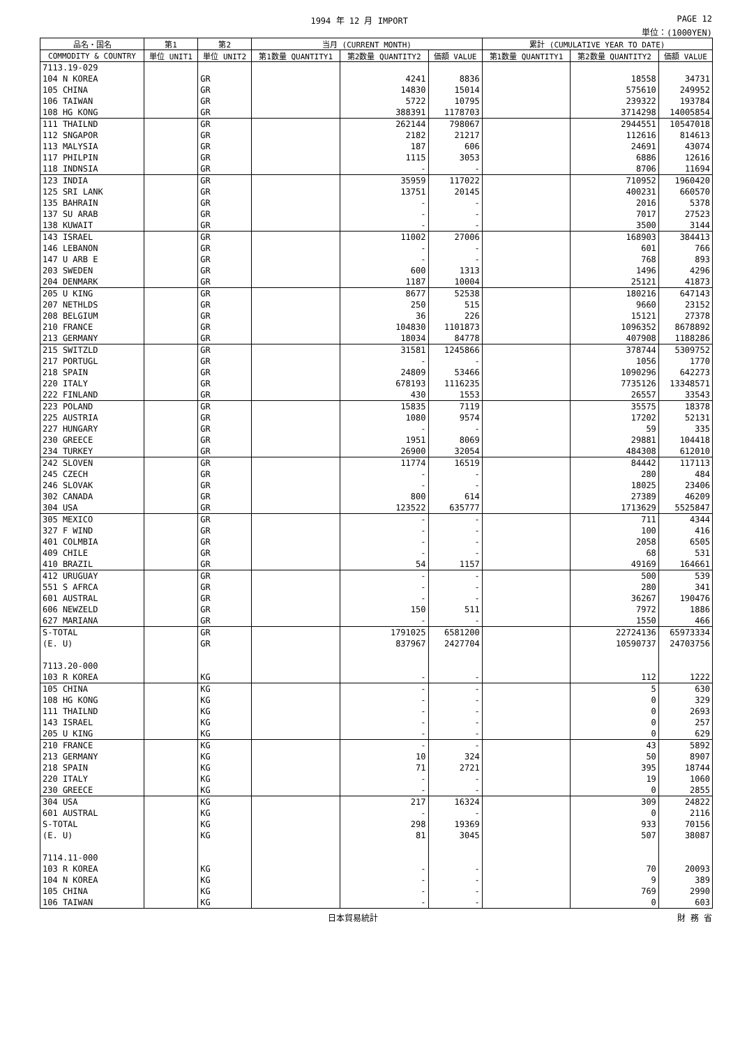1994 年 12 月 IMPORT PAGE 12
単位：(1000YEN)
| 品名・国名 | 第1 | 第2 | 当月 (CURRENT MONTH) | | | 累計 (CUMULATIVE YEAR TO DATE) | | |
| --- | --- | --- | --- | --- | --- | --- | --- | --- |
| COMMODITY & COUNTRY | 単位 UNIT1 | 単位 UNIT2 | 第1数量 QUANTITY1 | 第2数量 QUANTITY2 | 価額 VALUE | 第1数量 QUANTITY1 | 第2数量 QUANTITY2 | 価額 VALUE |
| 7113.19-029 | | | | | | | | |
| 104 N KOREA | | GR | | 4241 | 8836 | | 18558 | 34731 |
| 105 CHINA | | GR | | 14830 | 15014 | | 575610 | 249952 |
| 106 TAIWAN | | GR | | 5722 | 10795 | | 239322 | 193784 |
| 108 HG KONG | | GR | | 388391 | 1178703 | | 3714298 | 14005854 |
| 111 THAILND | | GR | | 262144 | 798067 | | 2944551 | 10547018 |
| 112 SNGAPOR | | GR | | 2182 | 21217 | | 112616 | 814613 |
| 113 MALYSIA | | GR | | 187 | 606 | | 24691 | 43074 |
| 117 PHILPIN | | GR | | 1115 | 3053 | | 6886 | 12616 |
| 118 INDNSIA | | GR | | - | - | | 8706 | 11694 |
| 123 INDIA | | GR | | 35959 | 117022 | | 710952 | 1960420 |
| 125 SRI LANK | | GR | | 13751 | 20145 | | 400231 | 660570 |
| 135 BAHRAIN | | GR | | - | - | | 2016 | 5378 |
| 137 SU ARAB | | GR | | - | - | | 7017 | 27523 |
| 138 KUWAIT | | GR | | - | - | | 3500 | 3144 |
| 143 ISRAEL | | GR | | 11002 | 27006 | | 168903 | 384413 |
| 146 LEBANON | | GR | | - | - | | 601 | 766 |
| 147 U ARB E | | GR | | - | - | | 768 | 893 |
| 203 SWEDEN | | GR | | 600 | 1313 | | 1496 | 4296 |
| 204 DENMARK | | GR | | 1187 | 10004 | | 25121 | 41873 |
| 205 U KING | | GR | | 8677 | 52538 | | 180216 | 647143 |
| 207 NETHLDS | | GR | | 250 | 515 | | 9660 | 23152 |
| 208 BELGIUM | | GR | | 36 | 226 | | 15121 | 27378 |
| 210 FRANCE | | GR | | 104830 | 1101873 | | 1096352 | 8678892 |
| 213 GERMANY | | GR | | 18034 | 84778 | | 407908 | 1188286 |
| 215 SWITZLD | | GR | | 31581 | 1245866 | | 378744 | 5309752 |
| 217 PORTUGL | | GR | | - | - | | 1056 | 1770 |
| 218 SPAIN | | GR | | 24809 | 53466 | | 1090296 | 642273 |
| 220 ITALY | | GR | | 678193 | 1116235 | | 7735126 | 13348571 |
| 222 FINLAND | | GR | | 430 | 1553 | | 26557 | 33543 |
| 223 POLAND | | GR | | 15835 | 7119 | | 35575 | 18378 |
| 225 AUSTRIA | | GR | | 1080 | 9574 | | 17202 | 52131 |
| 227 HUNGARY | | GR | | - | - | | 59 | 335 |
| 230 GREECE | | GR | | 1951 | 8069 | | 29881 | 104418 |
| 234 TURKEY | | GR | | 26900 | 32054 | | 484308 | 612010 |
| 242 SLOVEN | | GR | | 11774 | 16519 | | 84442 | 117113 |
| 245 CZECH | | GR | | - | - | | 280 | 484 |
| 246 SLOVAK | | GR | | - | - | | 18025 | 23406 |
| 302 CANADA | | GR | | 800 | 614 | | 27389 | 46209 |
| 304 USA | | GR | | 123522 | 635777 | | 1713629 | 5525847 |
| 305 MEXICO | | GR | | - | - | | 711 | 4344 |
| 327 F WIND | | GR | | - | - | | 100 | 416 |
| 401 COLMBIA | | GR | | - | - | | 2058 | 6505 |
| 409 CHILE | | GR | | - | - | | 68 | 531 |
| 410 BRAZIL | | GR | | 54 | 1157 | | 49169 | 164661 |
| 412 URUGUAY | | GR | | - | - | | 500 | 539 |
| 551 S AFRCA | | GR | | - | - | | 280 | 341 |
| 601 AUSTRAL | | GR | | - | - | | 36267 | 190476 |
| 606 NEWZELD | | GR | | 150 | 511 | | 7972 | 1886 |
| 627 MARIANA | | GR | | - | - | | 1550 | 466 |
| S-TOTAL | | GR | | 1791025 | 6581200 | | 22724136 | 65973334 |
| (E. U) | | GR | | 837967 | 2427704 | | 10590737 | 24703756 |
| 7113.20-000 | | | | | | | | |
| 103 R KOREA | | KG | | - | - | | 112 | 1222 |
| 105 CHINA | | KG | | - | - | | 5 | 630 |
| 108 HG KONG | | KG | | - | - | | 0 | 329 |
| 111 THAILND | | KG | | - | - | | 0 | 2693 |
| 143 ISRAEL | | KG | | - | - | | 0 | 257 |
| 205 U KING | | KG | | - | - | | 0 | 629 |
| 210 FRANCE | | KG | | - | - | | 43 | 5892 |
| 213 GERMANY | | KG | | 10 | 324 | | 50 | 8907 |
| 218 SPAIN | | KG | | 71 | 2721 | | 395 | 18744 |
| 220 ITALY | | KG | | - | - | | 19 | 1060 |
| 230 GREECE | | KG | | - | - | | 0 | 2855 |
| 304 USA | | KG | | 217 | 16324 | | 309 | 24822 |
| 601 AUSTRAL | | KG | | - | - | | 0 | 2116 |
| S-TOTAL | | KG | | 298 | 19369 | | 933 | 70156 |
| (E. U) | | KG | | 81 | 3045 | | 507 | 38087 |
| 7114.11-000 | | | | | | | | |
| 103 R KOREA | | KG | | - | - | | 70 | 20093 |
| 104 N KOREA | | KG | | - | - | | 9 | 389 |
| 105 CHINA | | KG | | - | - | | 769 | 2990 |
| 106 TAIWAN | | KG | | - | - | | 0 | 603 |
日本貿易統計 財 務 省